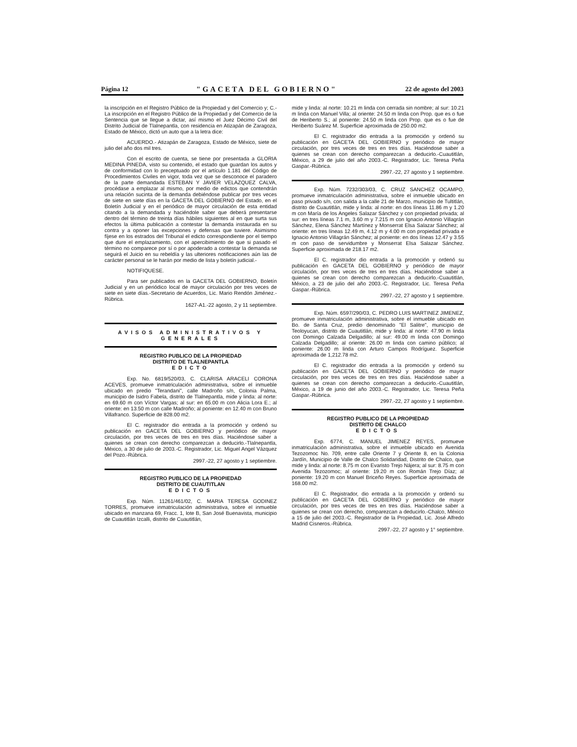Página 12 "GACETA DEL GOBIERNO" 22 de agosto del 2003
la inscripción en el Registro Público de la Propiedad y del Comercio y; C.- La inscripción en el Registro Público de la Propiedad y del Comercio de la Sentencia que se llegue a dictar, así mismo el Juez Décimo Civil del Distrito Judicial de Tlalnepantla, con residencia en Atizapán de Zaragoza, Estado de México, dictó un auto que a la letra dice:
ACUERDO.- Atizapán de Zaragoza, Estado de México, siete de julio del año dos mil tres.
Con el escrito de cuenta, se tiene por presentada a GLORIA MEDINA PINEDA, visto su contenido, el estado que guardan los autos y de conformidad con lo preceptuado por el artículo 1.181 del Código de Procedimientos Civiles en vigor, toda vez que se desconoce el paradero de la parte demandada ESTEBAN Y JAVIER VELAZQUEZ CALVA, procédase a emplazar al mismo, por medio de edictos que contendrán una relación sucinta de la demanda debiéndose publicar por tres veces de siete en siete días en la GACETA DEL GOBIERNO del Estado, en el Boletín Judicial y en el periódico de mayor circulación de esta entidad citando a la demandada y haciéndole saber que deberá presentarse dentro del término de treinta días hábiles siguientes al en que surta sus efectos la última publicación a contestar la demanda instaurada en su contra y a oponer las excepciones y defensas que tuviere. Asimismo fíjese en los estrados del Tribunal el edicto correspondiente por el tiempo que dure el emplazamiento, con el apercibimiento de que si pasado el término no comparece por sí o por apoderado a contestar la demanda se seguirá el Juicio en su rebeldía y las ulteriores notificaciones aún las de carácter personal se le harán por medio de lista y boletín judicial.-
NOTIFIQUESE.
Para ser publicados en la GACETA DEL GOBIERNO, Boletín Judicial y en un periódico local de mayor circulación por tres veces de siete en siete días.-Secretario de Acuerdos, Lic. Mario Rendón Jiménez.-Rúbrica.
1627-A1.-22 agosto, 2 y 11 septiembre.
AVISOS ADMINISTRATIVOS Y GENERALES
REGISTRO PUBLICO DE LA PROPIEDAD
DISTRITO DE TLALNEPANTLA
EDICTO
Exp. No. 6819/520/03, C. CLARISA ARACELI CORONA ACEVES, promueve inmatriculación administrativa, sobre el inmueble ubicado en predio "Terandani", calle Madroño s/n, Colonia Palma, municipio de Isidro Fabela, distrito de Tlalnepantla, mide y linda: al norte: en 69.60 m con Víctor Vargas; al sur: en 65.00 m con Alicia Lora E.; al oriente: en 13.50 m con calle Madroño; al poniente: en 12.40 m con Bruno Villafranco. Superficie de 828.00 m2.
El C. registrador dio entrada a la promoción y ordenó su publicación en GACETA DEL GOBIERNO y periódico de mayor circulación, por tres veces de tres en tres días. Haciéndose saber a quienes se crean con derecho comparezcan a deducirlo.-Tlalnepantla, México, a 30 de julio de 2003.-C. Registrador, Lic. Miguel Angel Vázquez del Pozo.-Rúbrica.
2997.-22, 27 agosto y 1 septiembre.
REGISTRO PUBLICO DE LA PROPIEDAD
DISTRITO DE CUAUTITLAN
EDICTOS
Exp. Núm. 11261/461/02, C. MARIA TERESA GODINEZ TORRES, promueve inmatriculación administrativa, sobre el inmueble ubicado en manzana 69, Fracc. 1, lote B, San José Buenavista, municipio de Cuautitlán Izcalli, distrito de Cuautitlán,
mide y linda: al norte: 10.21 m linda con cerrada sin nombre; al sur: 10.21 m linda con Manuel Villa; al oriente: 24.50 m linda con Prop. que es o fue de Heriberto S.; al poniente: 24.50 m linda con Prop. que es o fue de Heriberto Suárez M. Superficie aproximada de 250.00 m2.
El C. registrador dio entrada a la promoción y ordenó su publicación en GACETA DEL GOBIERNO y periódico de mayor circulación, por tres veces de tres en tres días. Haciéndose saber a quienes se crean con derecho comparezcan a deducirlo.-Cuautitlán, México, a 29 de julio del año 2003.-C. Registrador, Lic. Teresa Peña Gaspar.-Rúbrica.
2997.-22, 27 agosto y 1 septiembre.
Exp. Núm. 7232/303/03, C. CRUZ SANCHEZ OCAMPO, promueve inmatriculación administrativa, sobre el inmueble ubicado en paso privado s/n, con salida a la calle 21 de Marzo, municipio de Tultitlán, distrito de Cuautitlán, mide y linda: al norte: en dos líneas 11.86 m y 1.20 m con María de los Angeles Salazar Sánchez y con propiedad privada; al sur: en tres líneas 7.1 m, 3.60 m y 7.215 m con Ignacio Antonio Villagrán Sánchez, Elena Sánchez Martínez y Monserrat Elsa Salazar Sánchez; al oriente: en tres líneas 12.49 m, 4.12 m y 4.00 m con propiedad privada e Ignacio Antonio Villagrán Sánchez; al poniente: en dos líneas 12.47 y 3.55 m con paso de servidumbre y Monserrat Elsa Salazar Sánchez. Superficie aproximada de 218.17 m2.
El C. registrador dio entrada a la promoción y ordenó su publicación en GACETA DEL GOBIERNO y periódico de mayor circulación, por tres veces de tres en tres días. Haciéndose saber a quienes se crean con derecho comparezcan a deducirlo.-Cuautitlán, México, a 23 de julio del año 2003.-C. Registrador, Lic. Teresa Peña Gaspar.-Rúbrica.
2997.-22, 27 agosto y 1 septiembre.
Exp. Núm. 6597/290/03, C. PEDRO LUIS MARTINEZ JIMENEZ, promueve inmatriculación administrativa, sobre el inmueble ubicado en Bo. de Santa Cruz, predio denominado "El Salitre", municipio de Teoloyucan, distrito de Cuautitlán, mide y linda: al norte: 47.90 m linda con Domingo Calzada Delgadillo; al sur: 49.00 m linda con Domingo Calzada Delgadillo; al oriente: 26.00 m linda con camino público; al poniente: 26.00 m linda con Arturo Campos Rodríguez. Superficie aproximada de 1,212.78 m2.
El C. registrador dio entrada a la promoción y ordenó su publicación en GACETA DEL GOBIERNO y periódico de mayor circulación, por tres veces de tres en tres días. Haciéndose saber a quienes se crean con derecho comparezcan a deducirlo.-Cuautitlán, México, a 19 de junio del año 2003.-C. Registrador, Lic. Teresa Peña Gaspar.-Rúbrica.
2997.-22, 27 agosto y 1 septiembre.
REGISTRO PUBLICO DE LA PROPIEDAD
DISTRITO DE CHALCO
EDICTOS
Exp. 6774, C. MANUEL JIMENEZ REYES, promueve inmatriculación administrativa, sobre el inmueble ubicado en Avenida Tezozomoc No. 709, entre calle Oriente 7 y Oriente 8, en la Colonia Jardín, Municipio de Valle de Chalco Solidaridad, Distrito de Chalco, que mide y linda: al norte: 8.75 m con Evaristo Trejo Nájera; al sur: 8.75 m con Avenida Tezozomoc; al oriente: 19.20 m con Román Trejo Díaz; al poniente: 19.20 m con Manuel Briceño Reyes. Superficie aproximada de 168.00 m2.
El C. Registrador, dio entrada a la promoción y ordenó su publicación en GACETA DEL GOBIERNO y periódico de mayor circulación, por tres veces de tres en tres días. Haciéndose saber a quienes se crean con derecho, comparezcan a deducirlo.-Chalco, México a 15 de julio del 2003.-C. Registrador de la Propiedad, Lic. José Alfredo Madrid Cisneros.-Rúbrica.
2997.-22, 27 agosto y 1° septiembre.